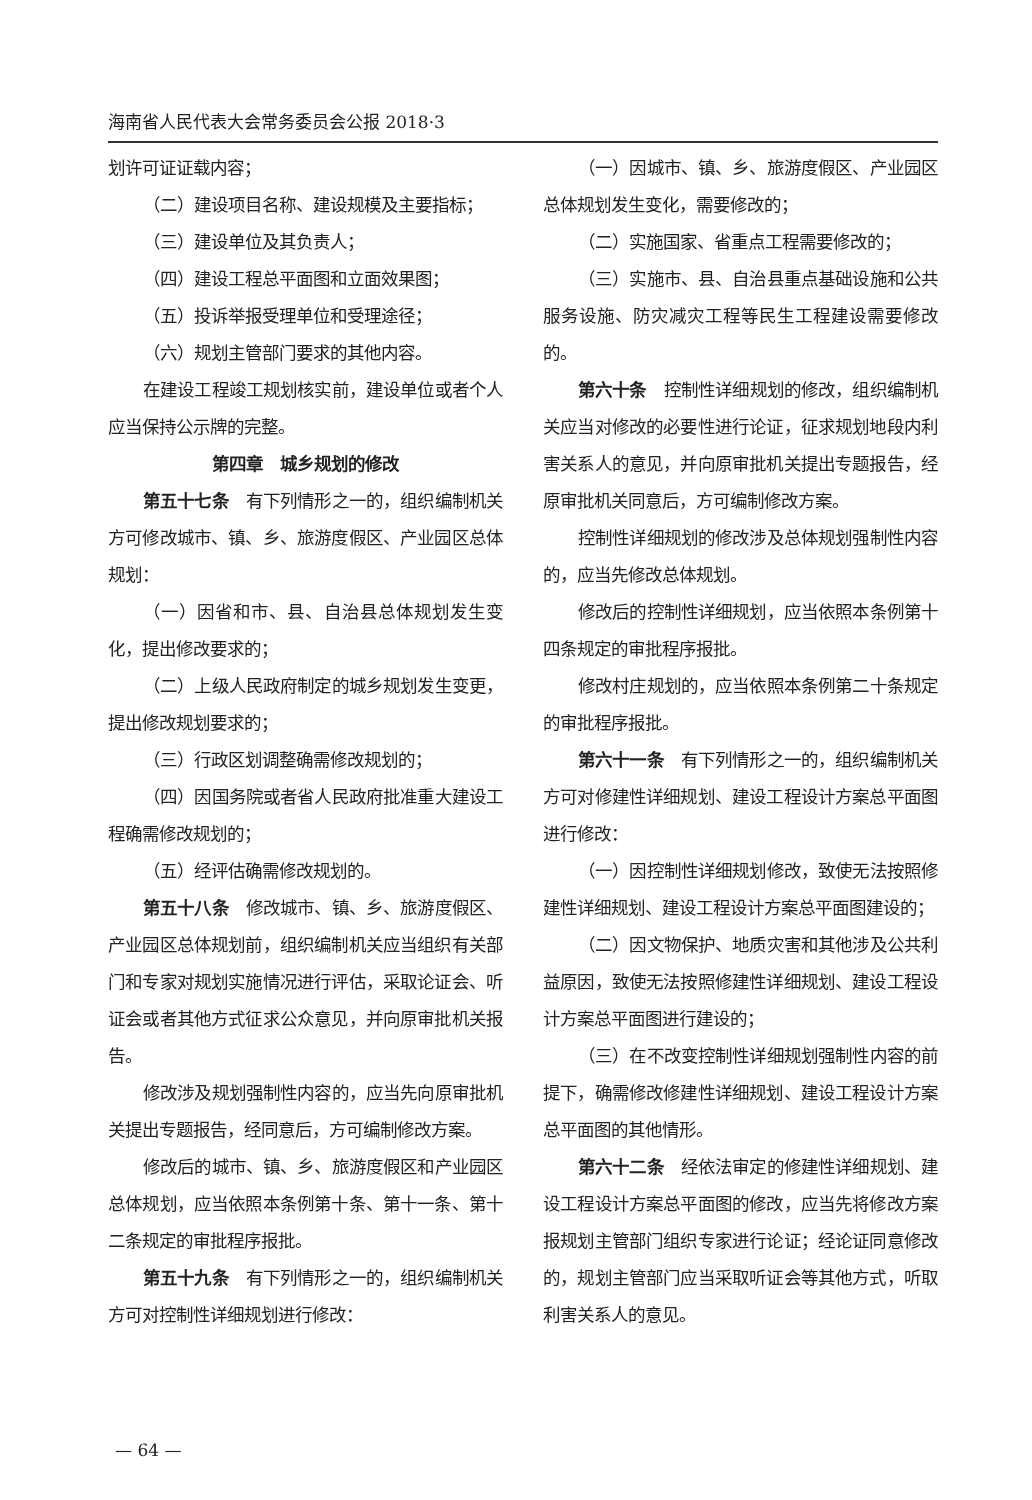海南省人民代表大会常务委员会公报 2018·3
划许可证证载内容；
（二）建设项目名称、建设规模及主要指标；
（三）建设单位及其负责人；
（四）建设工程总平面图和立面效果图；
（五）投诉举报受理单位和受理途径；
（六）规划主管部门要求的其他内容。
在建设工程竣工规划核实前，建设单位或者个人应当保持公示牌的完整。
第四章　城乡规划的修改
第五十七条　有下列情形之一的，组织编制机关方可修改城市、镇、乡、旅游度假区、产业园区总体规划：
（一）因省和市、县、自治县总体规划发生变化，提出修改要求的；
（二）上级人民政府制定的城乡规划发生变更，提出修改规划要求的；
（三）行政区划调整确需修改规划的；
（四）因国务院或者省人民政府批准重大建设工程确需修改规划的；
（五）经评估确需修改规划的。
第五十八条　修改城市、镇、乡、旅游度假区、产业园区总体规划前，组织编制机关应当组织有关部门和专家对规划实施情况进行评估，采取论证会、听证会或者其他方式征求公众意见，并向原审批机关报告。
修改涉及规划强制性内容的，应当先向原审批机关提出专题报告，经同意后，方可编制修改方案。
修改后的城市、镇、乡、旅游度假区和产业园区总体规划，应当依照本条例第十条、第十一条、第十二条规定的审批程序报批。
第五十九条　有下列情形之一的，组织编制机关方可对控制性详细规划进行修改：
（一）因城市、镇、乡、旅游度假区、产业园区总体规划发生变化，需要修改的；
（二）实施国家、省重点工程需要修改的；
（三）实施市、县、自治县重点基础设施和公共服务设施、防灾减灾工程等民生工程建设需要修改的。
第六十条　控制性详细规划的修改，组织编制机关应当对修改的必要性进行论证，征求规划地段内利害关系人的意见，并向原审批机关提出专题报告，经原审批机关同意后，方可编制修改方案。
控制性详细规划的修改涉及总体规划强制性内容的，应当先修改总体规划。
修改后的控制性详细规划，应当依照本条例第十四条规定的审批程序报批。
修改村庄规划的，应当依照本条例第二十条规定的审批程序报批。
第六十一条　有下列情形之一的，组织编制机关方可对修建性详细规划、建设工程设计方案总平面图进行修改：
（一）因控制性详细规划修改，致使无法按照修建性详细规划、建设工程设计方案总平面图建设的；
（二）因文物保护、地质灾害和其他涉及公共利益原因，致使无法按照修建性详细规划、建设工程设计方案总平面图进行建设的；
（三）在不改变控制性详细规划强制性内容的前提下，确需修改修建性详细规划、建设工程设计方案总平面图的其他情形。
第六十二条　经依法审定的修建性详细规划、建设工程设计方案总平面图的修改，应当先将修改方案报规划主管部门组织专家进行论证；经论证同意修改的，规划主管部门应当采取听证会等其他方式，听取利害关系人的意见。
— 64 —